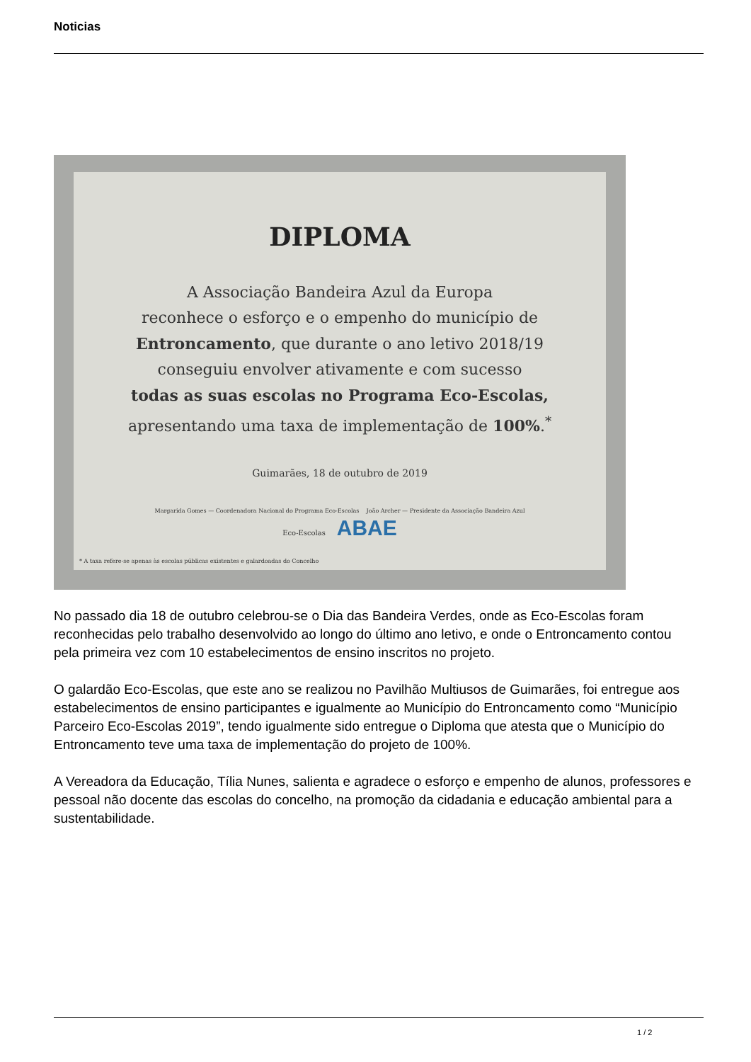Noticias
DIPLOMA
A Associação Bandeira Azul da Europa
reconhece o esforço e o empenho do município de
Entroncamento, que durante o ano letivo 2018/19
conseguiu envolver ativamente e com sucesso
todas as suas escolas no Programa Eco-Escolas,
apresentando uma taxa de implementação de 100%.<sup>*</sup>
Guimarães, 18 de outubro de 2019
Margarida Gomes — Coordenadora Nacional do Programa Eco-Escolas João Archer — Presidente da Associação Bandeira Azul
Eco-Escolas ABAE
* A taxa refere-se apenas às escolas públicas existentes e galardoadas do Concelho
No passado dia 18 de outubro celebrou-se o Dia das Bandeira Verdes, onde as Eco-Escolas foram reconhecidas pelo trabalho desenvolvido ao longo do último ano letivo, e onde o Entroncamento contou pela primeira vez com 10 estabelecimentos de ensino inscritos no projeto.
O galardão Eco-Escolas, que este ano se realizou no Pavilhão Multiusos de Guimarães, foi entregue aos estabelecimentos de ensino participantes e igualmente ao Município do Entroncamento como “Município Parceiro Eco-Escolas 2019”, tendo igualmente sido entregue o Diploma que atesta que o Município do Entroncamento teve uma taxa de implementação do projeto de 100%.
A Vereadora da Educação, Tília Nunes, salienta e agradece o esforço e empenho de alunos, professores e pessoal não docente das escolas do concelho, na promoção da cidadania e educação ambiental para a sustentabilidade.
1 / 2